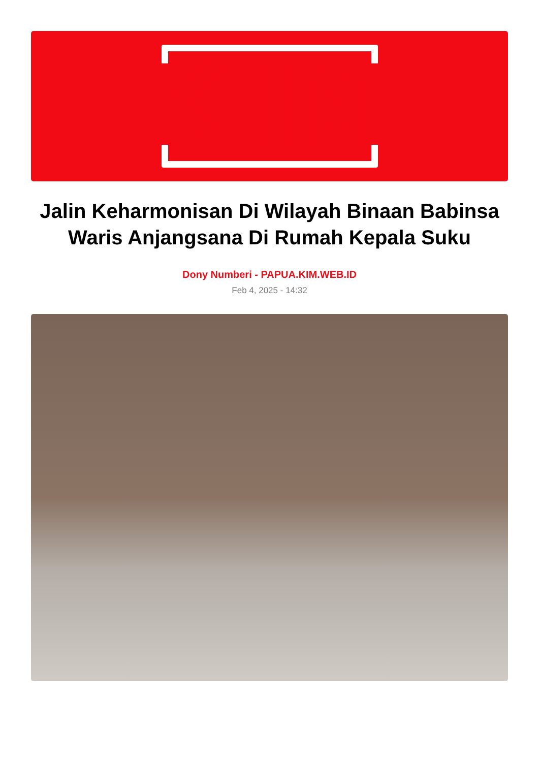KIM
Jalin Keharmonisan Di Wilayah Binaan Babinsa Waris Anjangsana Di Rumah Kepala Suku
Dony Numberi - PAPUA.KIM.WEB.ID
Feb 4, 2025 - 14:32